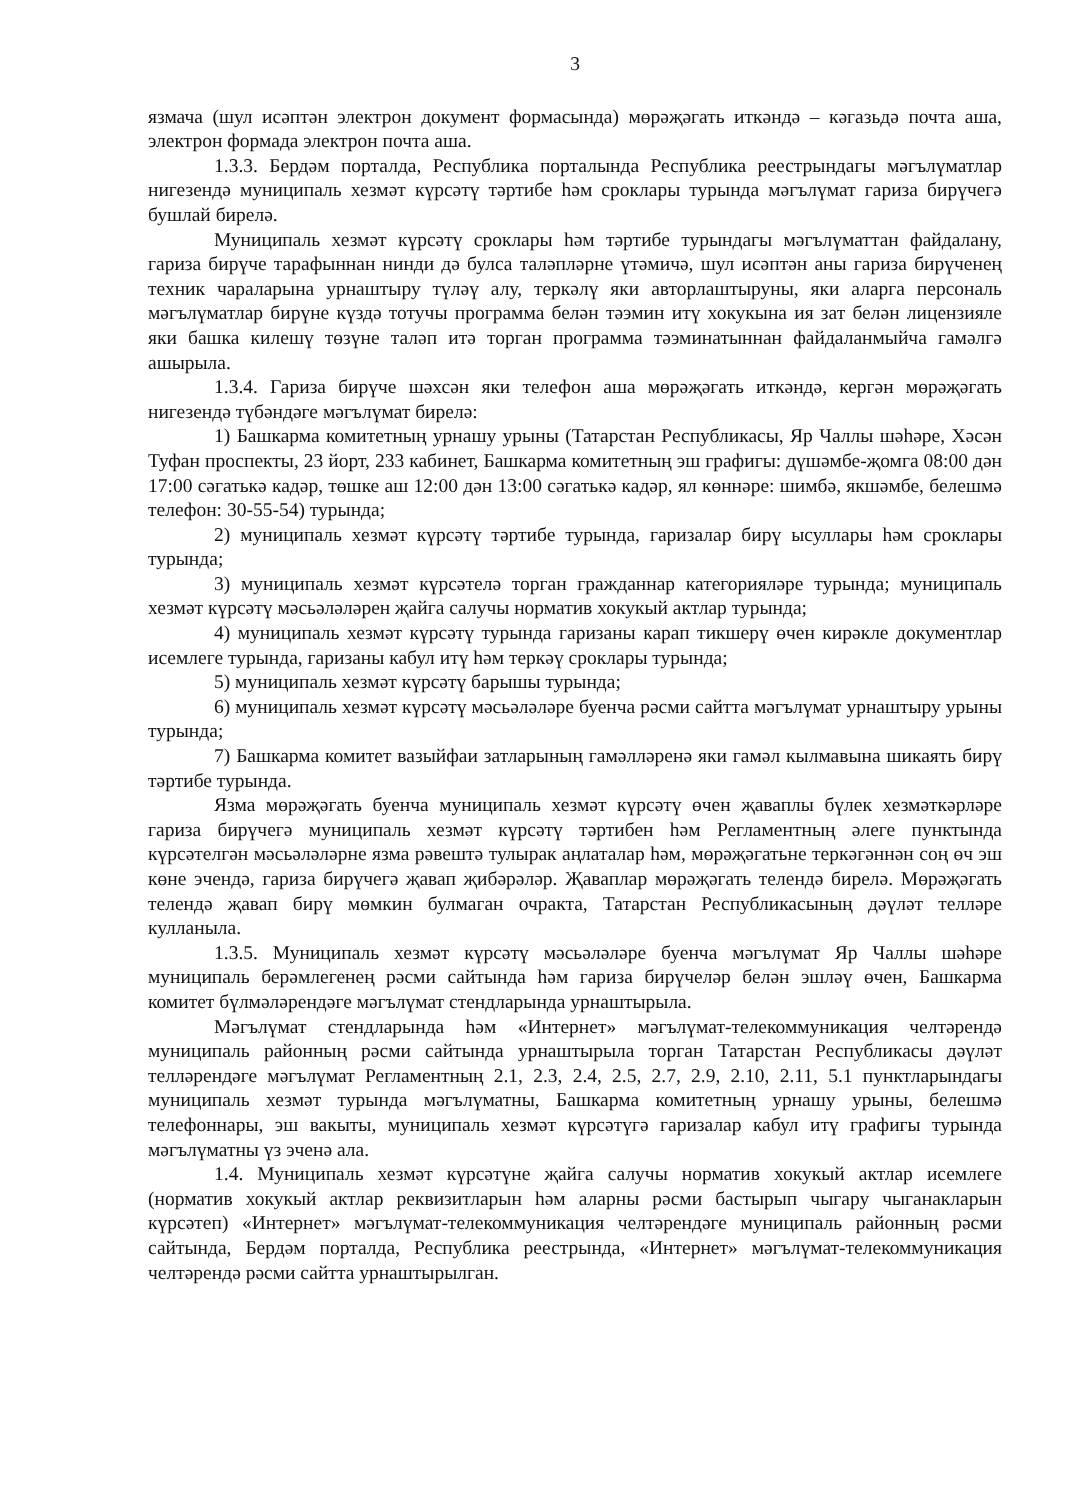3
язмача (шул исәптән электрон документ формасында) мөрәҗәгать иткәндә – кәгазьдә почта аша, электрон формада электрон почта аша.
1.3.3. Бердәм порталда, Республика порталында Республика реестрындагы мәгълүматлар нигезендә муниципаль хезмәт күрсәтү тәртибе һәм сроклары турында мәгълүмат гариза бирүчегә бушлай бирелә.
Муниципаль хезмәт күрсәтү сроклары һәм тәртибе турындагы мәгълүматтан файдалану, гариза бирүче тарафыннан нинди дә булса таләпләрне үтәмичә, шул исәптән аны гариза бирүченең техник чараларына урнаштыру түләү алу, теркәлү яки авторлаштыруны, яки аларга персональ мәгълүматлар бирүне күздә тотучы программа белән тәэмин итү хокукына ия зат белән лицензияле яки башка килешү төзүне таләп итә торган программа тәэминатыннан файдаланмыйча гамәлгә ашырыла.
1.3.4. Гариза бирүче шәхсән яки телефон аша мөрәҗәгать иткәндә, кергән мөрәҗәгать нигезендә түбәндәге мәгълүмат бирелә:
1) Башкарма комитетның урнашу урыны (Татарстан Республикасы, Яр Чаллы шәһәре, Хәсән Туфан проспекты, 23 йорт, 233 кабинет, Башкарма комитетның эш графигы: дүшәмбе-җомга 08:00 дән 17:00 сәгатькә кадәр, төшке аш 12:00 дән 13:00 сәгатькә кадәр, ял көннәре: шимбә, якшәмбе, белешмә телефон: 30-55-54) турында;
2) муниципаль хезмәт күрсәтү тәртибе турында, гаризалар бирү ысуллары һәм сроклары турында;
3) муниципаль хезмәт күрсәтелә торган гражданнар категорияләре турында; муниципаль хезмәт күрсәтү мәсьәләләрен җайга салучы норматив хокукый актлар турында;
4) муниципаль хезмәт күрсәтү турында гаризаны карап тикшерү өчен кирәкле документлар исемлеге турында, гаризаны кабул итү һәм теркәү сроклары турында;
5) муниципаль хезмәт күрсәтү барышы турында;
6) муниципаль хезмәт күрсәтү мәсьәләләре буенча рәсми сайтта мәгълүмат урнаштыру урыны турында;
7) Башкарма комитет вазыйфаи затларының гамәлләренә яки гамәл кылмавына шикаять бирү тәртибе турында.
Язма мөрәҗәгать буенча муниципаль хезмәт күрсәтү өчен җаваплы бүлек хезмәткәрләре гариза бирүчегә муниципаль хезмәт күрсәтү тәртибен һәм Регламентның әлеге пунктында күрсәтелгән мәсьәләләрне язма рәвештә тулырак аңлаталар һәм, мөрәҗәгатьне теркәгәннән соң өч эш көне эчендә, гариза бирүчегә җавап җибәрәләр. Җаваплар мөрәҗәгать телендә бирелә. Мөрәҗәгать телендә җавап бирү мөмкин булмаган очракта, Татарстан Республикасының дәүләт телләре кулланыла.
1.3.5. Муниципаль хезмәт күрсәтү мәсьәләләре буенча мәгълүмат Яр Чаллы шәһәре муниципаль берәмлегенең рәсми сайтында һәм гариза бирүчеләр белән эшләү өчен, Башкарма комитет бүлмәләрендәге мәгълүмат стендларында урнаштырыла.
Мәгълүмат стендларында һәм «Интернет» мәгълүмат-телекоммуникация челтәрендә муниципаль районның рәсми сайтында урнаштырыла торган Татарстан Республикасы дәүләт телләрендәге мәгълүмат Регламентның 2.1, 2.3, 2.4, 2.5, 2.7, 2.9, 2.10, 2.11, 5.1 пунктларындагы муниципаль хезмәт турында мәгълүматны, Башкарма комитетның урнашу урыны, белешмә телефоннары, эш вакыты, муниципаль хезмәт күрсәтүгә гаризалар кабул итү графигы турында мәгълүматны үз эченә ала.
1.4. Муниципаль хезмәт күрсәтүне җайга салучы норматив хокукый актлар исемлеге (норматив хокукый актлар реквизитларын һәм аларны рәсми бастырып чыгару чыганакларын күрсәтеп) «Интернет» мәгълүмат-телекоммуникация челтәрендәге муниципаль районның рәсми сайтында, Бердәм порталда, Республика реестрында, «Интернет» мәгълүмат-телекоммуникация челтәрендә рәсми сайтта урнаштырылган.